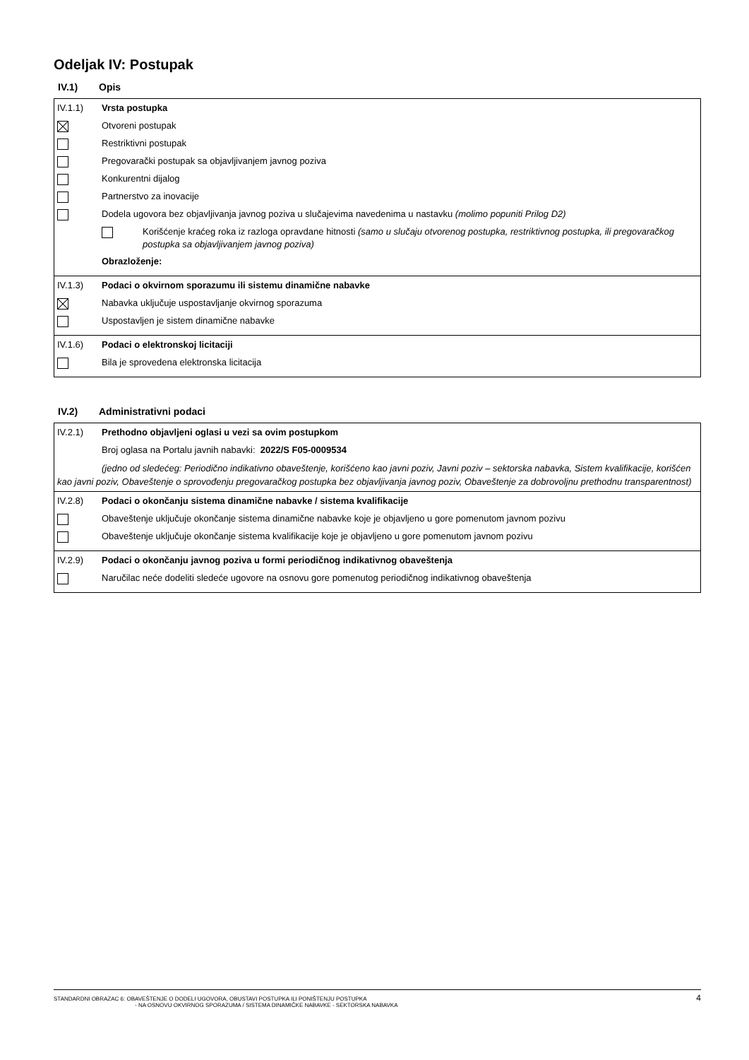Odeljak IV: Postupak
IV.1) Opis
IV.1.1) Vrsta postupka
Otvoreni postupak
Restriktivni postupak
Pregovarački postupak sa objavljivanjem javnog poziva
Konkurentni dijalog
Partnerstvo za inovacije
Dodela ugovora bez objavljivanja javnog poziva u slučajevima navedenima u nastavku (molimo popuniti Prilog D2)
Korišćenje kraćeg roka iz razloga opravdane hitnosti (samo u slučaju otvorenog postupka, restriktivnog postupka, ili pregovaračkog postupka sa objavljivanjem javnog poziva)
Obrazloženje:
IV.1.3) Podaci o okvirnom sporazumu ili sistemu dinamične nabavke
Nabavka uključuje uspostavljanje okvirnog sporazuma
Uspostavljen je sistem dinamične nabavke
IV.1.6) Podaci o elektronskoj licitaciji
Bila je sprovedena elektronska licitacija
IV.2) Administrativni podaci
IV.2.1) Prethodno objavljeni oglasi u vezi sa ovim postupkom
Broj oglasa na Portalu javnih nabavki: 2022/S F05-0009534
(jedno od sledećeg: Periodično indikativno obaveštenje, korišćeno kao javni poziv, Javni poziv – sektorska nabavka, Sistem kvalifikacije, korišćen kao javni poziv, Obaveštenje o sprovođenju pregovaračkog postupka bez objavljivanja javnog poziv, Obaveštenje za dobrovoljnu prethodnu transparentnost)
IV.2.8) Podaci o okončanju sistema dinamične nabavke / sistema kvalifikacije
Obaveštenje uključuje okončanje sistema dinamične nabavke koje je objavljeno u gore pomenutom javnom pozivu
Obaveštenje uključuje okončanje sistema kvalifikacije koje je objavljeno u gore pomenutom javnom pozivu
IV.2.9) Podaci o okončanju javnog poziva u formi periodičnog indikativnog obaveštenja
Naručilac neće dodeliti sledeće ugovore na osnovu gore pomenutog periodičnog indikativnog obaveštenja
STANDARDNI OBRAZAC 6: OBAVEŠTENJE O DODELI UGOVORA, OBUSTAVI POSTUPKA ILI PONIŠTENJU POSTUPKA
- NA OSNOVU OKVIRNOG SPORAZUMA / SISTEMA DINAMIČKE NABAVKE - SEKTORSKA NABAVKA
4